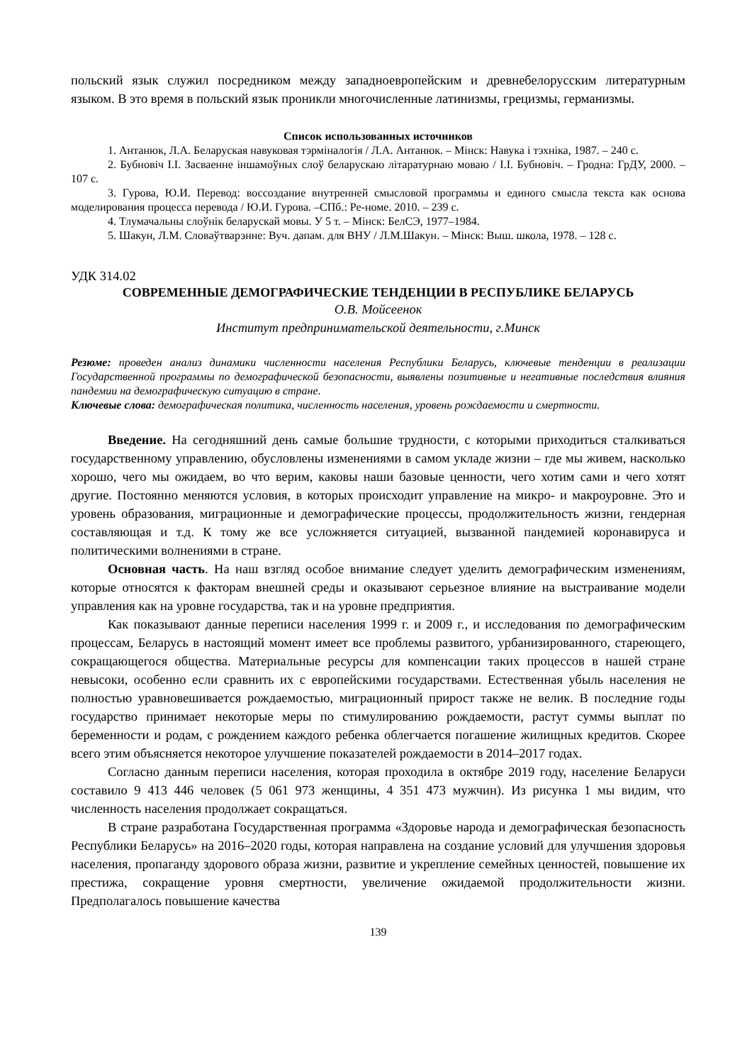польский язык служил посредником между западноевропейским и древнебелорусским литературным языком. В это время в польский язык проникли многочисленные латинизмы, грецизмы, германизмы.
Список использованных источников
1. Антанюк, Л.А. Беларуская навуковая тэрміналогія / Л.А. Антанюк. – Мінск: Навука і тэхніка, 1987. – 240 с.
2. Бубновіч І.І. Засваенне іншамоўных слоў беларускаю літаратурнаю моваю / І.І. Бубновіч. – Гродна: ГрДУ, 2000. – 107 с.
3. Гурова, Ю.И. Перевод: воссоздание внутренней смысловой программы и единого смысла текста как основа моделирования процесса перевода / Ю.И. Гурова. –СПб.: Ре-номе. 2010. – 239 с.
4. Тлумачальны слоўнік беларускай мовы. У 5 т. – Мінск: БелСЭ, 1977–1984.
5. Шакун, Л.М. Словаўтварэнне: Вуч. дапам. для ВНУ / Л.М.Шакун. – Мінск: Выш. школа, 1978. – 128 с.
УДК 314.02
СОВРЕМЕННЫЕ ДЕМОГРАФИЧЕСКИЕ ТЕНДЕНЦИИ В РЕСПУБЛИКЕ БЕЛАРУСЬ
О.В. Мойсеенок
Институт предпринимательской деятельности, г.Минск
Резюме: проведен анализ динамики численности населения Республики Беларусь, ключевые тенденции в реализации Государственной программы по демографической безопасности, выявлены позитивные и негативные последствия влияния пандемии на демографическую ситуацию в стране.
Ключевые слова: демографическая политика, численность населения, уровень рождаемости и смертности.
Введение. На сегодняшний день самые большие трудности, с которыми приходиться сталкиваться государственному управлению, обусловлены изменениями в самом укладе жизни – где мы живем, насколько хорошо, чего мы ожидаем, во что верим, каковы наши базовые ценности, чего хотим сами и чего хотят другие. Постоянно меняются условия, в которых происходит управление на микро- и макроуровне. Это и уровень образования, миграционные и демографические процессы, продолжительность жизни, гендерная составляющая и т.д. К тому же все усложняется ситуацией, вызванной пандемией коронавируса и политическими волнениями в стране.
Основная часть. На наш взгляд особое внимание следует уделить демографическим изменениям, которые относятся к факторам внешней среды и оказывают серьезное влияние на выстраивание модели управления как на уровне государства, так и на уровне предприятия.
Как показывают данные переписи населения 1999 г. и 2009 г., и исследования по демографическим процессам, Беларусь в настоящий момент имеет все проблемы развитого, урбанизированного, стареющего, сокращающегося общества. Материальные ресурсы для компенсации таких процессов в нашей стране невысоки, особенно если сравнить их с европейскими государствами. Естественная убыль населения не полностью уравновешивается рождаемостью, миграционный прирост также не велик. В последние годы государство принимает некоторые меры по стимулированию рождаемости, растут суммы выплат по беременности и родам, с рождением каждого ребенка облегчается погашение жилищных кредитов. Скорее всего этим объясняется некоторое улучшение показателей рождаемости в 2014–2017 годах.
Согласно данным переписи населения, которая проходила в октябре 2019 году, население Беларуси составило 9 413 446 человек (5 061 973 женщины, 4 351 473 мужчин). Из рисунка 1 мы видим, что численность населения продолжает сокращаться.
В стране разработана Государственная программа «Здоровье народа и демографическая безопасность Республики Беларусь» на 2016–2020 годы, которая направлена на создание условий для улучшения здоровья населения, пропаганду здорового образа жизни, развитие и укрепление семейных ценностей, повышение их престижа, сокращение уровня смертности, увеличение ожидаемой продолжительности жизни. Предполагалось повышение качества
139